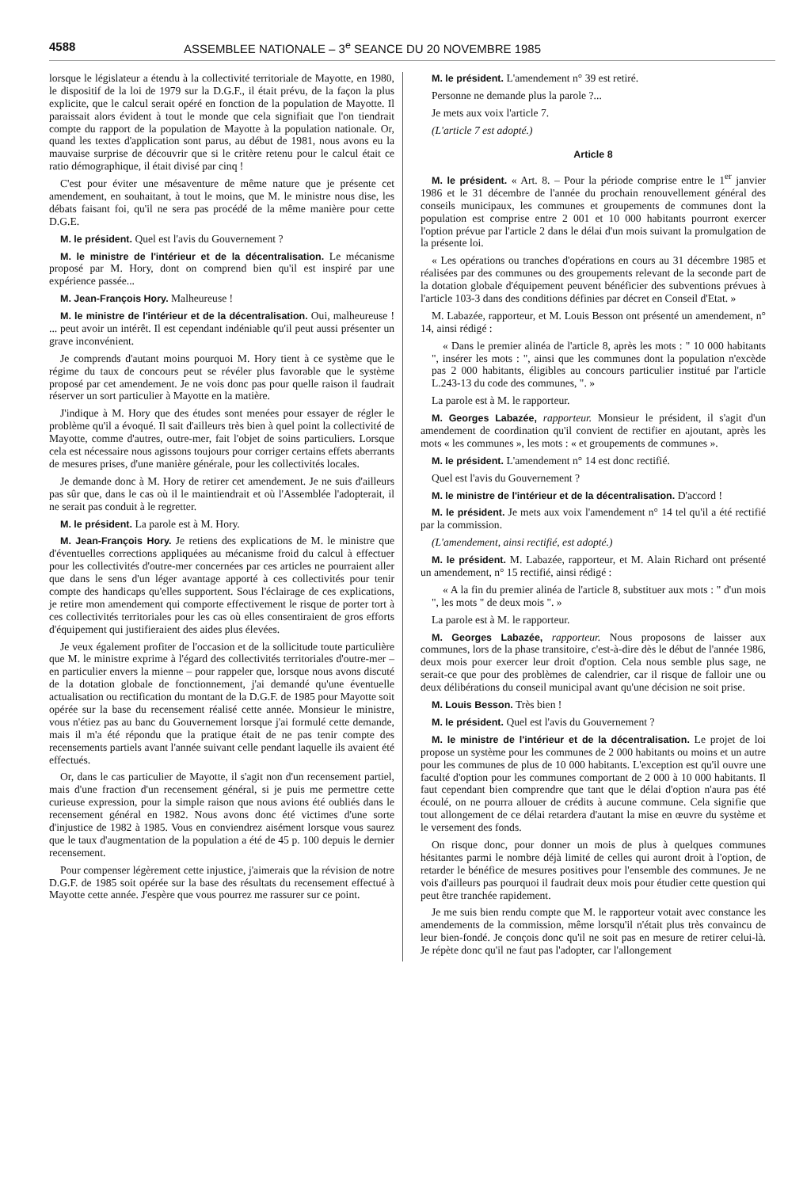4588 ASSEMBLEE NATIONALE – 3<sup>e</sup> SEANCE DU 20 NOVEMBRE 1985
lorsque le législateur a étendu à la collectivité territoriale de Mayotte, en 1980, le dispositif de la loi de 1979 sur la D.G.F., il était prévu, de la façon la plus explicite, que le calcul serait opéré en fonction de la population de Mayotte. Il paraissait alors évident à tout le monde que cela signifiait que l'on tiendrait compte du rapport de la population de Mayotte à la population nationale. Or, quand les textes d'application sont parus, au début de 1981, nous avons eu la mauvaise surprise de découvrir que si le critère retenu pour le calcul était ce ratio démographique, il était divisé par cinq !
C'est pour éviter une mésaventure de même nature que je présente cet amendement, en souhaitant, à tout le moins, que M. le ministre nous dise, les débats faisant foi, qu'il ne sera pas procédé de la même manière pour cette D.G.E.
M. le président. Quel est l'avis du Gouvernement ?
M. le ministre de l'intérieur et de la décentralisation. Le mécanisme proposé par M. Hory, dont on comprend bien qu'il est inspiré par une expérience passée...
M. Jean-François Hory. Malheureuse !
M. le ministre de l'intérieur et de la décentralisation. Oui, malheureuse ! ... peut avoir un intérêt. Il est cependant indéniable qu'il peut aussi présenter un grave inconvénient.
Je comprends d'autant moins pourquoi M. Hory tient à ce système que le régime du taux de concours peut se révéler plus favorable que le système proposé par cet amendement. Je ne vois donc pas pour quelle raison il faudrait réserver un sort particulier à Mayotte en la matière.
J'indique à M. Hory que des études sont menées pour essayer de régler le problème qu'il a évoqué. Il sait d'ailleurs très bien à quel point la collectivité de Mayotte, comme d'autres, outre-mer, fait l'objet de soins particuliers. Lorsque cela est nécessaire nous agissons toujours pour corriger certains effets aberrants de mesures prises, d'une manière générale, pour les collectivités locales.
Je demande donc à M. Hory de retirer cet amendement. Je ne suis d'ailleurs pas sûr que, dans le cas où il le maintiendrait et où l'Assemblée l'adopterait, il ne serait pas conduit à le regretter.
M. le président. La parole est à M. Hory.
M. Jean-François Hory. Je retiens des explications de M. le ministre que d'éventuelles corrections appliquées au mécanisme froid du calcul à effectuer pour les collectivités d'outre-mer concernées par ces articles ne pourraient aller que dans le sens d'un léger avantage apporté à ces collectivités pour tenir compte des handicaps qu'elles supportent. Sous l'éclairage de ces explications, je retire mon amendement qui comporte effectivement le risque de porter tort à ces collectivités territoriales pour les cas où elles consentiraient de gros efforts d'équipement qui justifieraient des aides plus élevées.
Je veux également profiter de l'occasion et de la sollicitude toute particulière que M. le ministre exprime à l'égard des collectivités territoriales d'outre-mer – en particulier envers la mienne – pour rappeler que, lorsque nous avons discuté de la dotation globale de fonctionnement, j'ai demandé qu'une éventuelle actualisation ou rectification du montant de la D.G.F. de 1985 pour Mayotte soit opérée sur la base du recensement réalisé cette année. Monsieur le ministre, vous n'étiez pas au banc du Gouvernement lorsque j'ai formulé cette demande, mais il m'a été répondu que la pratique était de ne pas tenir compte des recensements partiels avant l'année suivant celle pendant laquelle ils avaient été effectués.
Or, dans le cas particulier de Mayotte, il s'agit non d'un recensement partiel, mais d'une fraction d'un recensement général, si je puis me permettre cette curieuse expression, pour la simple raison que nous avions été oubliés dans le recensement général en 1982. Nous avons donc été victimes d'une sorte d'injustice de 1982 à 1985. Vous en conviendrez aisément lorsque vous saurez que le taux d'augmentation de la population a été de 45 p. 100 depuis le dernier recensement.
Pour compenser légèrement cette injustice, j'aimerais que la révision de notre D.G.F. de 1985 soit opérée sur la base des résultats du recensement effectué à Mayotte cette année. J'espère que vous pourrez me rassurer sur ce point.
M. le président. L'amendement n° 39 est retiré.
Personne ne demande plus la parole ?...
Je mets aux voix l'article 7.
(L'article 7 est adopté.)
Article 8
M. le président. « Art. 8. – Pour la période comprise entre le 1<sup>er</sup> janvier 1986 et le 31 décembre de l'année du prochain renouvellement général des conseils municipaux, les communes et groupements de communes dont la population est comprise entre 2 001 et 10 000 habitants pourront exercer l'option prévue par l'article 2 dans le délai d'un mois suivant la promulgation de la présente loi.
« Les opérations ou tranches d'opérations en cours au 31 décembre 1985 et réalisées par des communes ou des groupements relevant de la seconde part de la dotation globale d'équipement peuvent bénéficier des subventions prévues à l'article 103-3 dans des conditions définies par décret en Conseil d'Etat. »
M. Labazée, rapporteur, et M. Louis Besson ont présenté un amendement, n° 14, ainsi rédigé :
« Dans le premier alinéa de l'article 8, après les mots : " 10 000 habitants ", insérer les mots : ", ainsi que les communes dont la population n'excède pas 2 000 habitants, éligibles au concours particulier institué par l'article L.243-13 du code des communes, ". »
La parole est à M. le rapporteur.
M. Georges Labazée, rapporteur. Monsieur le président, il s'agit d'un amendement de coordination qu'il convient de rectifier en ajoutant, après les mots « les communes », les mots : « et groupements de communes ».
M. le président. L'amendement n° 14 est donc rectifié.
Quel est l'avis du Gouvernement ?
M. le ministre de l'intérieur et de la décentralisation. D'accord !
M. le président. Je mets aux voix l'amendement n° 14 tel qu'il a été rectifié par la commission.
(L'amendement, ainsi rectifié, est adopté.)
M. le président. M. Labazée, rapporteur, et M. Alain Richard ont présenté un amendement, n° 15 rectifié, ainsi rédigé :
« A la fin du premier alinéa de l'article 8, substituer aux mots : " d'un mois ", les mots " de deux mois ". »
La parole est à M. le rapporteur.
M. Georges Labazée, rapporteur. Nous proposons de laisser aux communes, lors de la phase transitoire, c'est-à-dire dès le début de l'année 1986, deux mois pour exercer leur droit d'option. Cela nous semble plus sage, ne serait-ce que pour des problèmes de calendrier, car il risque de falloir une ou deux délibérations du conseil municipal avant qu'une décision ne soit prise.
M. Louis Besson. Très bien !
M. le président. Quel est l'avis du Gouvernement ?
M. le ministre de l'intérieur et de la décentralisation. Le projet de loi propose un système pour les communes de 2 000 habitants ou moins et un autre pour les communes de plus de 10 000 habitants. L'exception est qu'il ouvre une faculté d'option pour les communes comportant de 2 000 à 10 000 habitants. Il faut cependant bien comprendre que tant que le délai d'option n'aura pas été écoulé, on ne pourra allouer de crédits à aucune commune. Cela signifie que tout allongement de ce délai retardera d'autant la mise en œuvre du système et le versement des fonds.
On risque donc, pour donner un mois de plus à quelques communes hésitantes parmi le nombre déjà limité de celles qui auront droit à l'option, de retarder le bénéfice de mesures positives pour l'ensemble des communes. Je ne vois d'ailleurs pas pourquoi il faudrait deux mois pour étudier cette question qui peut être tranchée rapidement.
Je me suis bien rendu compte que M. le rapporteur votait avec constance les amendements de la commission, même lorsqu'il n'était plus très convaincu de leur bien-fondé. Je conçois donc qu'il ne soit pas en mesure de retirer celui-là. Je répète donc qu'il ne faut pas l'adopter, car l'allongement